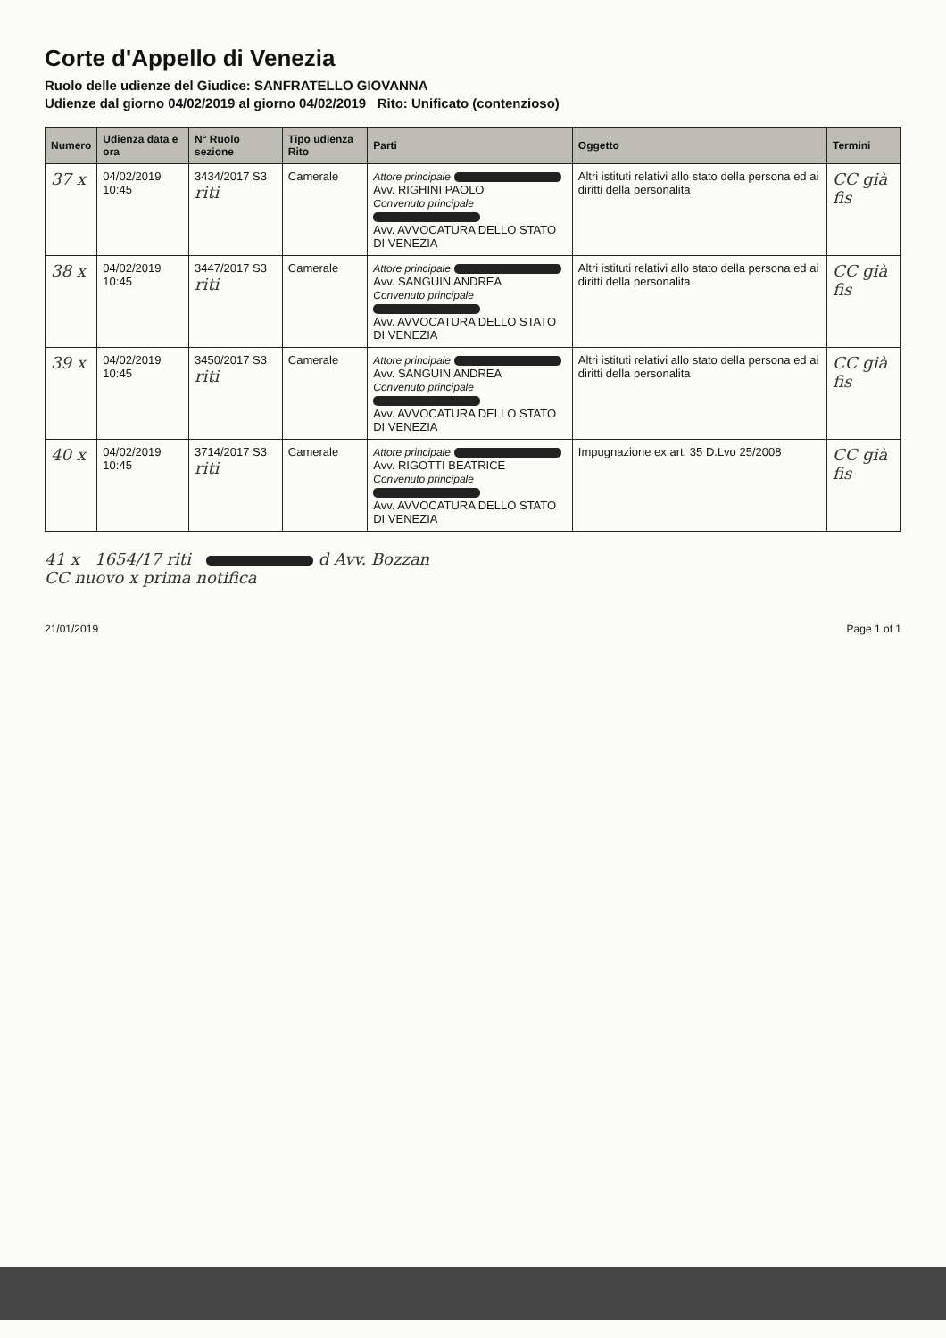Corte d'Appello di Venezia
Ruolo delle udienze del Giudice: SANFRATELLO GIOVANNA
Udienze dal giorno 04/02/2019 al giorno 04/02/2019 Rito: Unificato (contenzioso)
| Numero | Udienza data e ora | N° Ruolo sezione | Tipo udienza Rito | Parti | Oggetto | Termini |
| --- | --- | --- | --- | --- | --- | --- |
| 37 x | 04/02/2019 10:45 | 3434/2017 S3 riti | Camerale | Attore principale Avv. RIGHINI PAOLO Convenuto principale Avv. AVVOCATURA DELLO STATO DI VENEZIA | Altri istituti relativi allo stato della persona ed ai diritti della personalita | CC già fis |
| 38 x | 04/02/2019 10:45 | 3447/2017 S3 riti | Camerale | Attore principale Avv. SANGUIN ANDREA Convenuto principale Avv. AVVOCATURA DELLO STATO DI VENEZIA | Altri istituti relativi allo stato della persona ed ai diritti della personalita | CC già fis |
| 39 x | 04/02/2019 10:45 | 3450/2017 S3 riti | Camerale | Attore principale Avv. SANGUIN ANDREA Convenuto principale Avv. AVVOCATURA DELLO STATO DI VENEZIA | Altri istituti relativi allo stato della persona ed ai diritti della personalita | CC già fis |
| 40 x | 04/02/2019 10:45 | 3714/2017 S3 riti | Camerale | Attore principale Avv. RIGOTTI BEATRICE Convenuto principale Avv. AVVOCATURA DELLO STATO DI VENEZIA | Impugnazione ex art. 35 D.Lvo 25/2008 | CC già fis |
41 x 1654/17 riti d Avv. Bozzan
CC nuovo x prima notifica
21/01/2019 Page 1 of 1